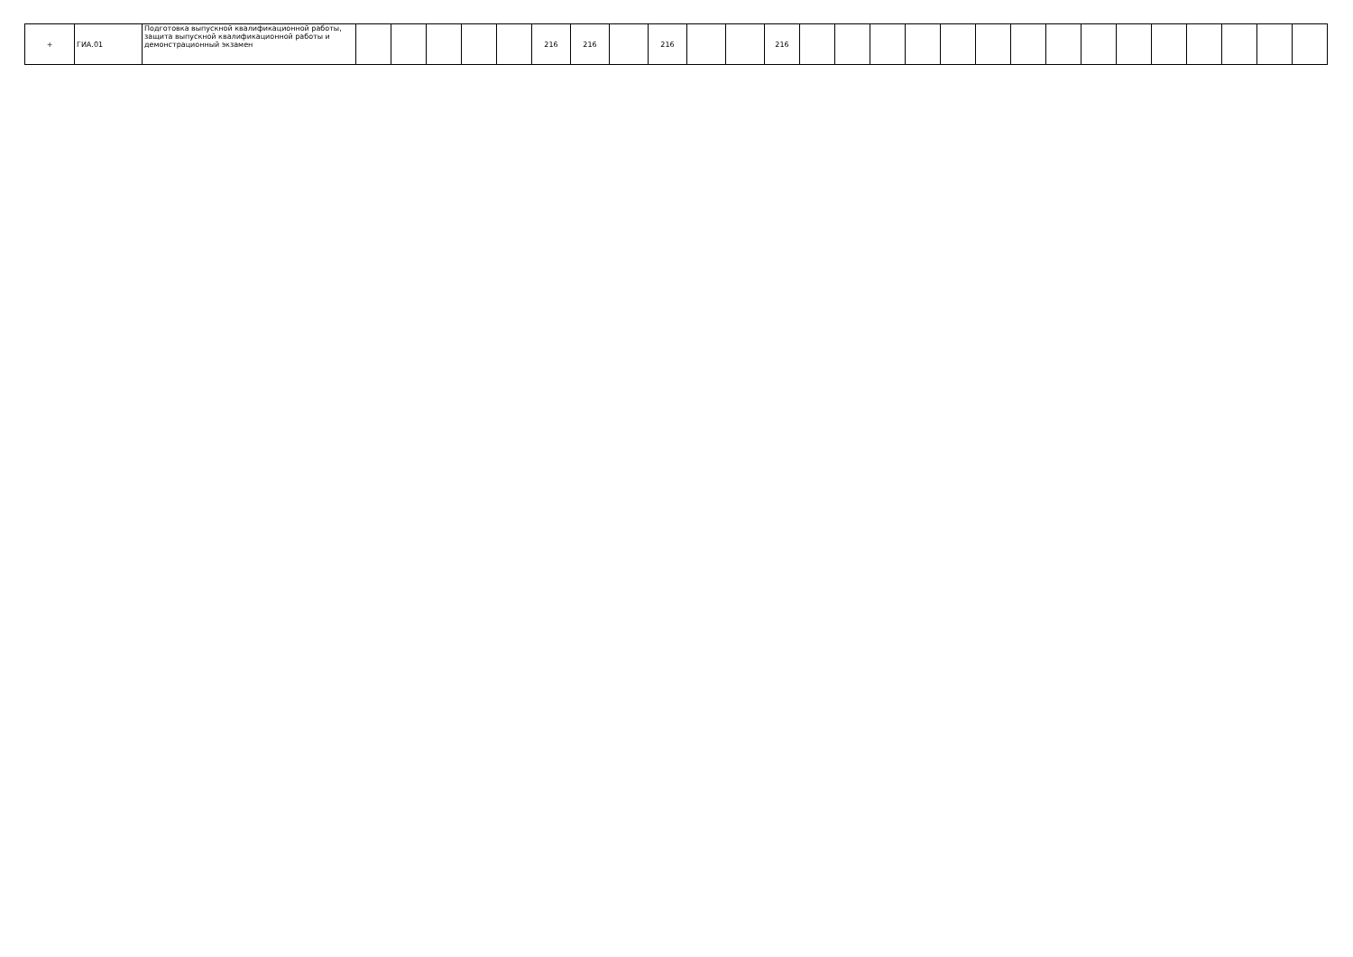| + | ГИА.01 | Подготовка выпускной квалификационной работы, защита выпускной квалификационной работы и демонстрационный экзамен | | | | | | 216 | 216 | | 216 | | | 216 | | | | | | | | | | | | | | | |